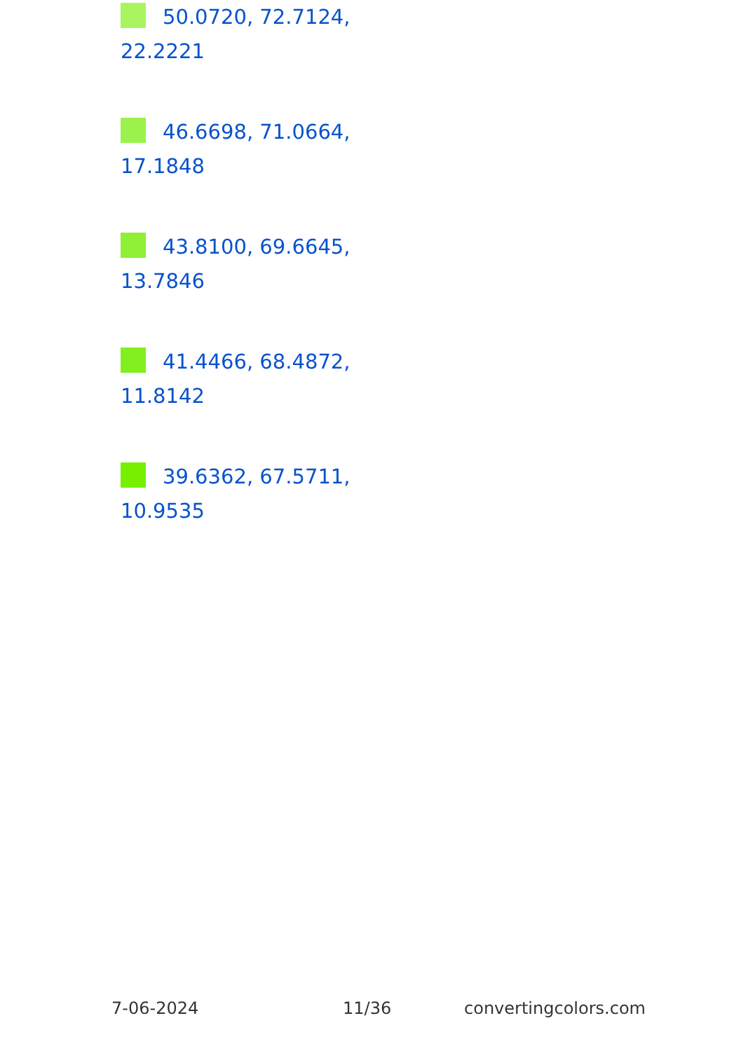50.0720, 72.7124, 22.2221
46.6698, 71.0664, 17.1848
43.8100, 69.6645, 13.7846
41.4466, 68.4872, 11.8142
39.6362, 67.5711, 10.9535
7-06-2024 11/36 convertingcolors.com